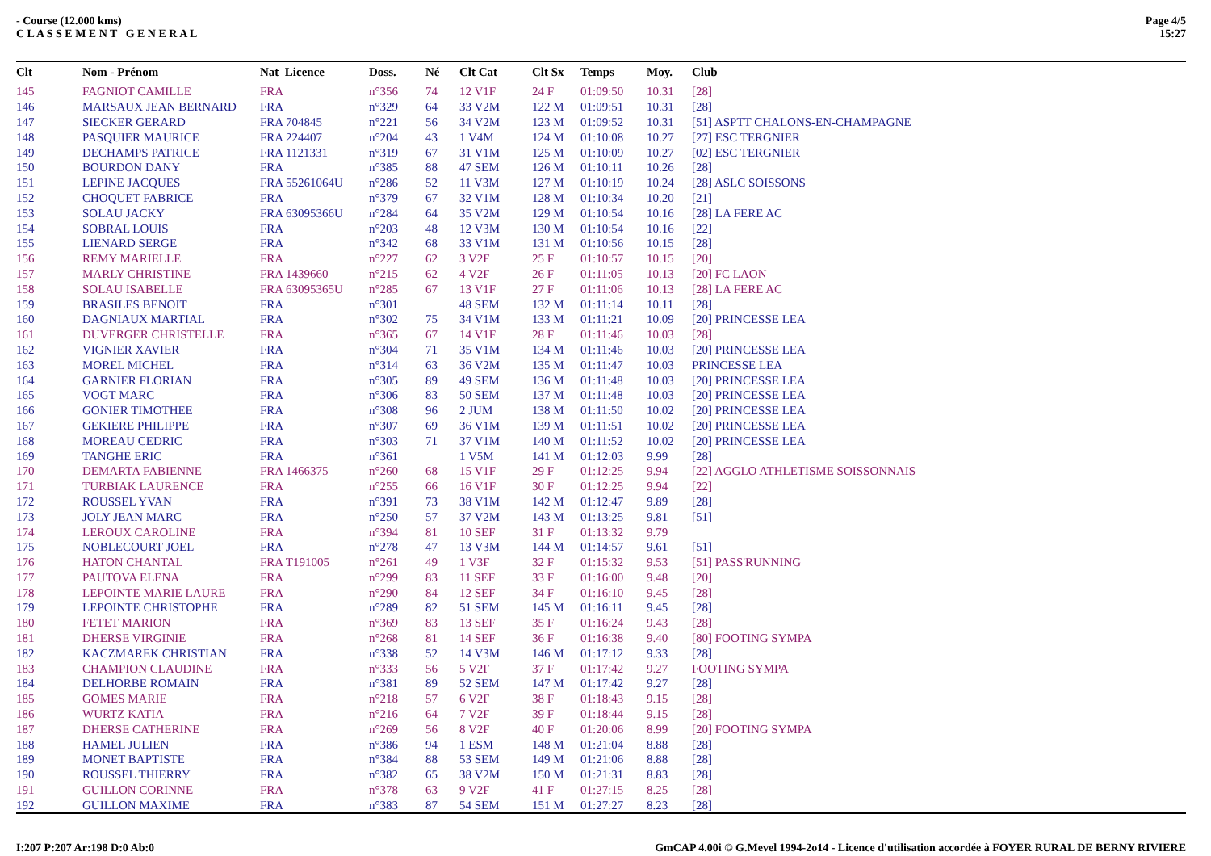- Course (12.000 kms)
C L A S S E M E N T G E N E R A L
Page 4/5
15:27
| Clt | Nom - Prénom | Nat Licence | Doss. | Né | Clt Cat | Clt Sx | Temps | Moy. | Club |
| --- | --- | --- | --- | --- | --- | --- | --- | --- | --- |
| 145 | FAGNIOT CAMILLE | FRA | n°356 | 74 | 12 V1F | 24 F | 01:09:50 | 10.31 | [28] |
| 146 | MARSAUX JEAN BERNARD | FRA | n°329 | 64 | 33 V2M | 122 M | 01:09:51 | 10.31 | [28] |
| 147 | SIECKER GERARD | FRA 704845 | n°221 | 56 | 34 V2M | 123 M | 01:09:52 | 10.31 | [51] ASPTT CHALONS-EN-CHAMPAGNE |
| 148 | PASQUIER MAURICE | FRA 224407 | n°204 | 43 | 1 V4M | 124 M | 01:10:08 | 10.27 | [27] ESC TERGNIER |
| 149 | DECHAMPS PATRICE | FRA 1121331 | n°319 | 67 | 31 V1M | 125 M | 01:10:09 | 10.27 | [02] ESC TERGNIER |
| 150 | BOURDON DANY | FRA | n°385 | 88 | 47 SEM | 126 M | 01:10:11 | 10.26 | [28] |
| 151 | LEPINE JACQUES | FRA 55261064U | n°286 | 52 | 11 V3M | 127 M | 01:10:19 | 10.24 | [28] ASLC SOISSONS |
| 152 | CHOQUET FABRICE | FRA | n°379 | 67 | 32 V1M | 128 M | 01:10:34 | 10.20 | [21] |
| 153 | SOLAU JACKY | FRA 63095366U | n°284 | 64 | 35 V2M | 129 M | 01:10:54 | 10.16 | [28] LA FERE AC |
| 154 | SOBRAL LOUIS | FRA | n°203 | 48 | 12 V3M | 130 M | 01:10:54 | 10.16 | [22] |
| 155 | LIENARD SERGE | FRA | n°342 | 68 | 33 V1M | 131 M | 01:10:56 | 10.15 | [28] |
| 156 | REMY MARIELLE | FRA | n°227 | 62 | 3 V2F | 25 F | 01:10:57 | 10.15 | [20] |
| 157 | MARLY CHRISTINE | FRA 1439660 | n°215 | 62 | 4 V2F | 26 F | 01:11:05 | 10.13 | [20] FC LAON |
| 158 | SOLAU ISABELLE | FRA 63095365U | n°285 | 67 | 13 V1F | 27 F | 01:11:06 | 10.13 | [28] LA FERE AC |
| 159 | BRASILES BENOIT | FRA | n°301 | | 48 SEM | 132 M | 01:11:14 | 10.11 | [28] |
| 160 | DAGNIAUX MARTIAL | FRA | n°302 | 75 | 34 V1M | 133 M | 01:11:21 | 10.09 | [20] PRINCESSE LEA |
| 161 | DUVERGER CHRISTELLE | FRA | n°365 | 67 | 14 V1F | 28 F | 01:11:46 | 10.03 | [28] |
| 162 | VIGNIER XAVIER | FRA | n°304 | 71 | 35 V1M | 134 M | 01:11:46 | 10.03 | [20] PRINCESSE LEA |
| 163 | MOREL MICHEL | FRA | n°314 | 63 | 36 V2M | 135 M | 01:11:47 | 10.03 | PRINCESSE LEA |
| 164 | GARNIER FLORIAN | FRA | n°305 | 89 | 49 SEM | 136 M | 01:11:48 | 10.03 | [20] PRINCESSE LEA |
| 165 | VOGT MARC | FRA | n°306 | 83 | 50 SEM | 137 M | 01:11:48 | 10.03 | [20] PRINCESSE LEA |
| 166 | GONIER TIMOTHEE | FRA | n°308 | 96 | 2 JUM | 138 M | 01:11:50 | 10.02 | [20] PRINCESSE LEA |
| 167 | GEKIERE PHILIPPE | FRA | n°307 | 69 | 36 V1M | 139 M | 01:11:51 | 10.02 | [20] PRINCESSE LEA |
| 168 | MOREAU CEDRIC | FRA | n°303 | 71 | 37 V1M | 140 M | 01:11:52 | 10.02 | [20] PRINCESSE LEA |
| 169 | TANGHE ERIC | FRA | n°361 | | 1 V5M | 141 M | 01:12:03 | 9.99 | [28] |
| 170 | DEMARTA FABIENNE | FRA 1466375 | n°260 | 68 | 15 V1F | 29 F | 01:12:25 | 9.94 | [22] AGGLO ATHLETISME SOISSONNAIS |
| 171 | TURBIAK LAURENCE | FRA | n°255 | 66 | 16 V1F | 30 F | 01:12:25 | 9.94 | [22] |
| 172 | ROUSSEL YVAN | FRA | n°391 | 73 | 38 V1M | 142 M | 01:12:47 | 9.89 | [28] |
| 173 | JOLY JEAN MARC | FRA | n°250 | 57 | 37 V2M | 143 M | 01:13:25 | 9.81 | [51] |
| 174 | LEROUX CAROLINE | FRA | n°394 | 81 | 10 SEF | 31 F | 01:13:32 | 9.79 | |
| 175 | NOBLECOURT JOEL | FRA | n°278 | 47 | 13 V3M | 144 M | 01:14:57 | 9.61 | [51] |
| 176 | HATON CHANTAL | FRA T191005 | n°261 | 49 | 1 V3F | 32 F | 01:15:32 | 9.53 | [51] PASS'RUNNING |
| 177 | PAUTOVA ELENA | FRA | n°299 | 83 | 11 SEF | 33 F | 01:16:00 | 9.48 | [20] |
| 178 | LEPOINTE MARIE LAURE | FRA | n°290 | 84 | 12 SEF | 34 F | 01:16:10 | 9.45 | [28] |
| 179 | LEPOINTE CHRISTOPHE | FRA | n°289 | 82 | 51 SEM | 145 M | 01:16:11 | 9.45 | [28] |
| 180 | FETET MARION | FRA | n°369 | 83 | 13 SEF | 35 F | 01:16:24 | 9.43 | [28] |
| 181 | DHERSE VIRGINIE | FRA | n°268 | 81 | 14 SEF | 36 F | 01:16:38 | 9.40 | [80] FOOTING SYMPA |
| 182 | KACZMAREK CHRISTIAN | FRA | n°338 | 52 | 14 V3M | 146 M | 01:17:12 | 9.33 | [28] |
| 183 | CHAMPION CLAUDINE | FRA | n°333 | 56 | 5 V2F | 37 F | 01:17:42 | 9.27 | FOOTING SYMPA |
| 184 | DELHORBE ROMAIN | FRA | n°381 | 89 | 52 SEM | 147 M | 01:17:42 | 9.27 | [28] |
| 185 | GOMES MARIE | FRA | n°218 | 57 | 6 V2F | 38 F | 01:18:43 | 9.15 | [28] |
| 186 | WURTZ KATIA | FRA | n°216 | 64 | 7 V2F | 39 F | 01:18:44 | 9.15 | [28] |
| 187 | DHERSE CATHERINE | FRA | n°269 | 56 | 8 V2F | 40 F | 01:20:06 | 8.99 | [20] FOOTING SYMPA |
| 188 | HAMEL JULIEN | FRA | n°386 | 94 | 1 ESM | 148 M | 01:21:04 | 8.88 | [28] |
| 189 | MONET BAPTISTE | FRA | n°384 | 88 | 53 SEM | 149 M | 01:21:06 | 8.88 | [28] |
| 190 | ROUSSEL THIERRY | FRA | n°382 | 65 | 38 V2M | 150 M | 01:21:31 | 8.83 | [28] |
| 191 | GUILLON CORINNE | FRA | n°378 | 63 | 9 V2F | 41 F | 01:27:15 | 8.25 | [28] |
| 192 | GUILLON MAXIME | FRA | n°383 | 87 | 54 SEM | 151 M | 01:27:27 | 8.23 | [28] |
I:207 P:207 Ar:198 D:0 Ab:0 GmCAP 4.00i © G.Mevel 1994-2o14 - Licence d'utilisation accordée à FOYER RURAL DE BERNY RIVIERE